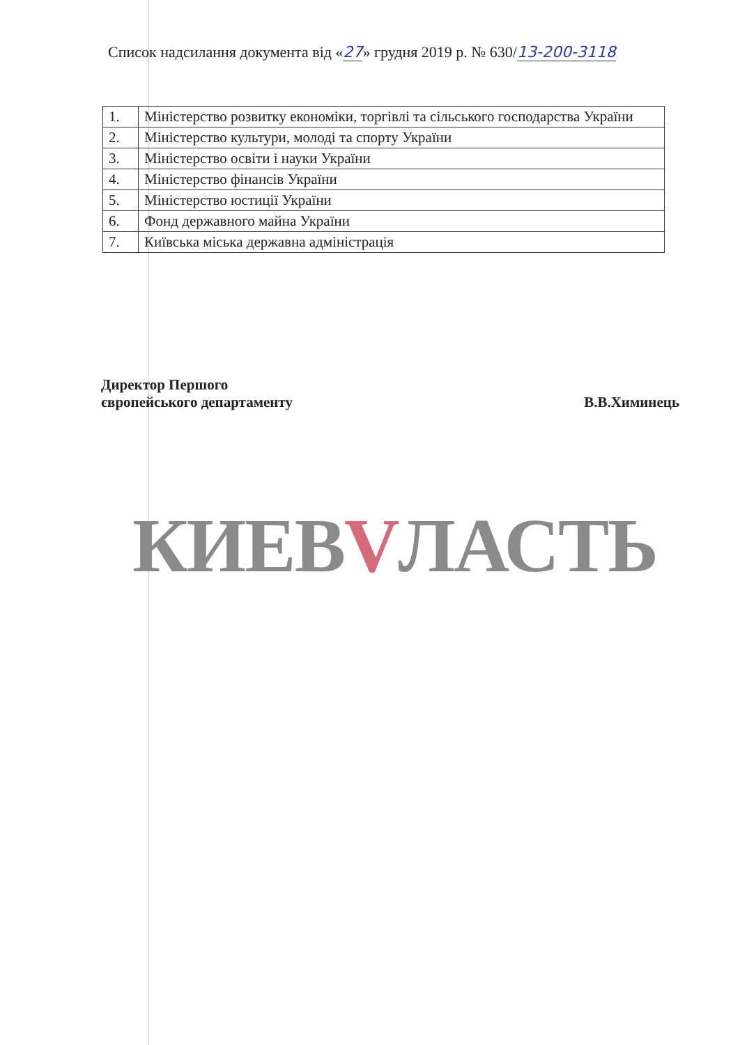Список надсилання документа від «27» грудня 2019 р. № 630/13-200-3118
| 1. | Міністерство розвитку економіки, торгівлі та сільського господарства України |
| 2. | Міністерство культури, молоді та спорту України |
| 3. | Міністерство освіти і науки України |
| 4. | Міністерство фінансів України |
| 5. | Міністерство юстиції України |
| 6. | Фонд державного майна України |
| 7. | Київська міська державна адміністрація |
Директор Першого
європейського департаменту
В.В.Химинець
КИЕВVЛАСТЬ